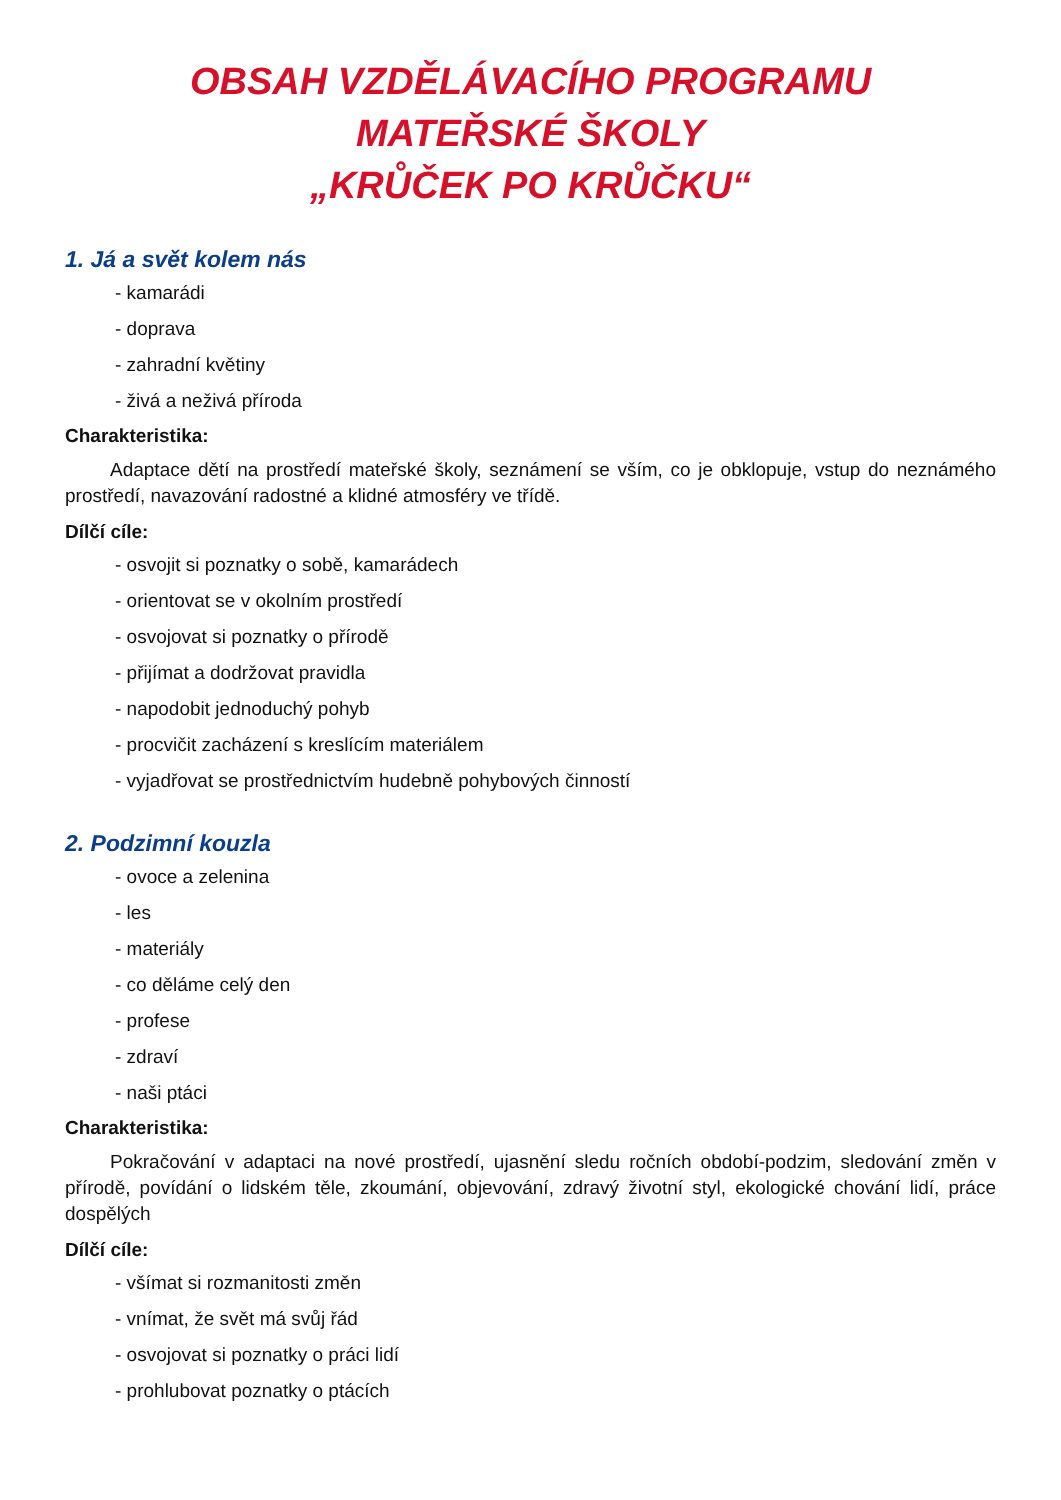OBSAH VZDĚLÁVACÍHO PROGRAMU
MATEŘSKÉ ŠKOLY
„KRŮČEK PO KRŮČKU“
1. Já a svět kolem nás
- kamarádi
- doprava
- zahradní květiny
- živá a neživá příroda
Charakteristika:
Adaptace dětí na prostředí mateřské školy, seznámení se vším, co je obklopuje, vstup do neznámého prostředí, navazování radostné a klidné atmosféry ve třídě.
Dílčí cíle:
- osvojit si poznatky o sobě, kamarádech
- orientovat se v okolním prostředí
- osvojovat si poznatky o přírodě
- přijímat a dodržovat pravidla
- napodobit jednoduchý pohyb
- procvičit zacházení s kreslícím materiálem
- vyjadřovat se prostřednictvím hudebně pohybových činností
2. Podzimní kouzla
- ovoce a zelenina
- les
- materiály
- co děláme celý den
- profese
- zdraví
- naši ptáci
Charakteristika:
Pokračování v adaptaci na nové prostředí, ujasnění sledu ročních období-podzim, sledování změn v přírodě, povídání o lidském těle, zkoumání, objevování, zdravý životní styl, ekologické chování lidí, práce dospělých
Dílčí cíle:
- všímat si rozmanitosti změn
- vnímat, že svět má svůj řád
- osvojovat si poznatky o práci lidí
- prohlubovat poznatky o ptácích